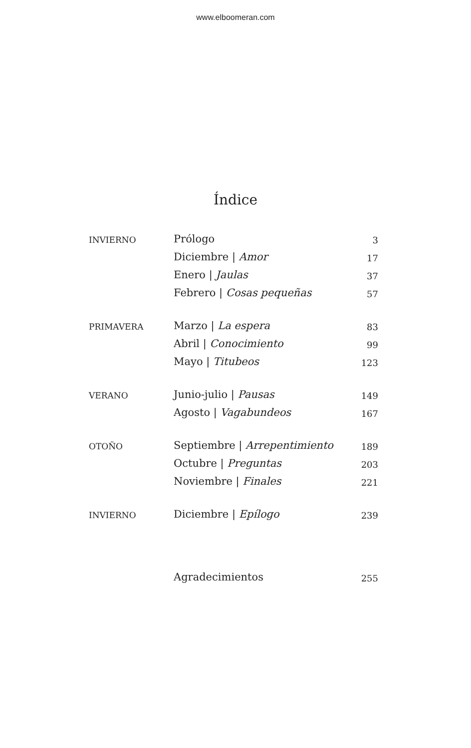www.elboomeran.com
Índice
| INVIERNO | Prólogo | 3 |
| | Diciembre / Amor | 17 |
| | Enero / Jaulas | 37 |
| | Febrero / Cosas pequeñas | 57 |
| PRIMAVERA | Marzo / La espera | 83 |
| | Abril / Conocimiento | 99 |
| | Mayo / Titubeos | 123 |
| VERANO | Junio-julio / Pausas | 149 |
| | Agosto / Vagabundeos | 167 |
| OTOÑO | Septiembre / Arrepentimiento | 189 |
| | Octubre / Preguntas | 203 |
| | Noviembre / Finales | 221 |
| INVIERNO | Diciembre / Epílogo | 239 |
| | Agradecimientos | 255 |